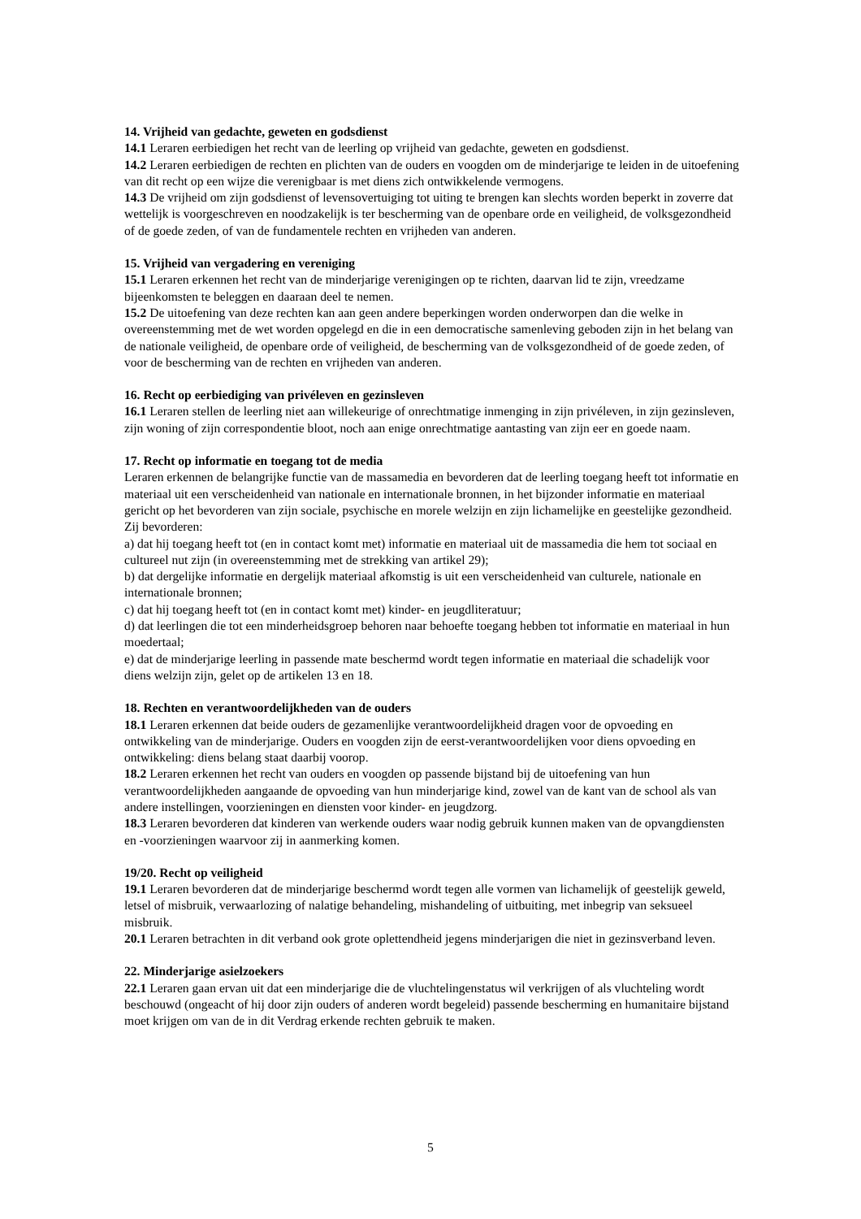14. Vrijheid van gedachte, geweten en godsdienst
14.1 Leraren eerbiedigen het recht van de leerling op vrijheid van gedachte, geweten en godsdienst.
14.2 Leraren eerbiedigen de rechten en plichten van de ouders en voogden om de minderjarige te leiden in de uitoefening van dit recht op een wijze die verenigbaar is met diens zich ontwikkelende vermogens.
14.3 De vrijheid om zijn godsdienst of levensovertuiging tot uiting te brengen kan slechts worden beperkt in zoverre dat wettelijk is voorgeschreven en noodzakelijk is ter bescherming van de openbare orde en veiligheid, de volksgezondheid of de goede zeden, of van de fundamentele rechten en vrijheden van anderen.
15. Vrijheid van vergadering en vereniging
15.1 Leraren erkennen het recht van de minderjarige verenigingen op te richten, daarvan lid te zijn, vreedzame bijeenkomsten te beleggen en daaraan deel te nemen.
15.2 De uitoefening van deze rechten kan aan geen andere beperkingen worden onderworpen dan die welke in overeenstemming met de wet worden opgelegd en die in een democratische samenleving geboden zijn in het belang van de nationale veiligheid, de openbare orde of veiligheid, de bescherming van de volksgezondheid of de goede zeden, of voor de bescherming van de rechten en vrijheden van anderen.
16. Recht op eerbiediging van privéleven en gezinsleven
16.1 Leraren stellen de leerling niet aan willekeurige of onrechtmatige inmenging in zijn privéleven, in zijn gezinsleven, zijn woning of zijn correspondentie bloot, noch aan enige onrechtmatige aantasting van zijn eer en goede naam.
17. Recht op informatie en toegang tot de media
Leraren erkennen de belangrijke functie van de massamedia en bevorderen dat de leerling toegang heeft tot informatie en materiaal uit een verscheidenheid van nationale en internationale bronnen, in het bijzonder informatie en materiaal gericht op het bevorderen van zijn sociale, psychische en morele welzijn en zijn lichamelijke en geestelijke gezondheid. Zij bevorderen:
a) dat hij toegang heeft tot (en in contact komt met) informatie en materiaal uit de massamedia die hem tot sociaal en cultureel nut zijn (in overeenstemming met de strekking van artikel 29);
b) dat dergelijke informatie en dergelijk materiaal afkomstig is uit een verscheidenheid van culturele, nationale en internationale bronnen;
c) dat hij toegang heeft tot (en in contact komt met) kinder- en jeugdliteratuur;
d) dat leerlingen die tot een minderheidsgroep behoren naar behoefte toegang hebben tot informatie en materiaal in hun moedertaal;
e) dat de minderjarige leerling in passende mate beschermd wordt tegen informatie en materiaal die schadelijk voor diens welzijn zijn, gelet op de artikelen 13 en 18.
18. Rechten en verantwoordelijkheden van de ouders
18.1 Leraren erkennen dat beide ouders de gezamenlijke verantwoordelijkheid dragen voor de opvoeding en ontwikkeling van de minderjarige. Ouders en voogden zijn de eerst-verantwoordelijken voor diens opvoeding en ontwikkeling: diens belang staat daarbij voorop.
18.2 Leraren erkennen het recht van ouders en voogden op passende bijstand bij de uitoefening van hun verantwoordelijkheden aangaande de opvoeding van hun minderjarige kind, zowel van de kant van de school als van andere instellingen, voorzieningen en diensten voor kinder- en jeugdzorg.
18.3 Leraren bevorderen dat kinderen van werkende ouders waar nodig gebruik kunnen maken van de opvangdiensten en -voorzieningen waarvoor zij in aanmerking komen.
19/20. Recht op veiligheid
19.1 Leraren bevorderen dat de minderjarige beschermd wordt tegen alle vormen van lichamelijk of geestelijk geweld, letsel of misbruik, verwaarlozing of nalatige behandeling, mishandeling of uitbuiting, met inbegrip van seksueel misbruik.
20.1 Leraren betrachten in dit verband ook grote oplettendheid jegens minderjarigen die niet in gezinsverband leven.
22. Minderjarige asielzoekers
22.1 Leraren gaan ervan uit dat een minderjarige die de vluchtelingenstatus wil verkrijgen of als vluchteling wordt beschouwd (ongeacht of hij door zijn ouders of anderen wordt begeleid) passende bescherming en humanitaire bijstand moet krijgen om van de in dit Verdrag erkende rechten gebruik te maken.
5